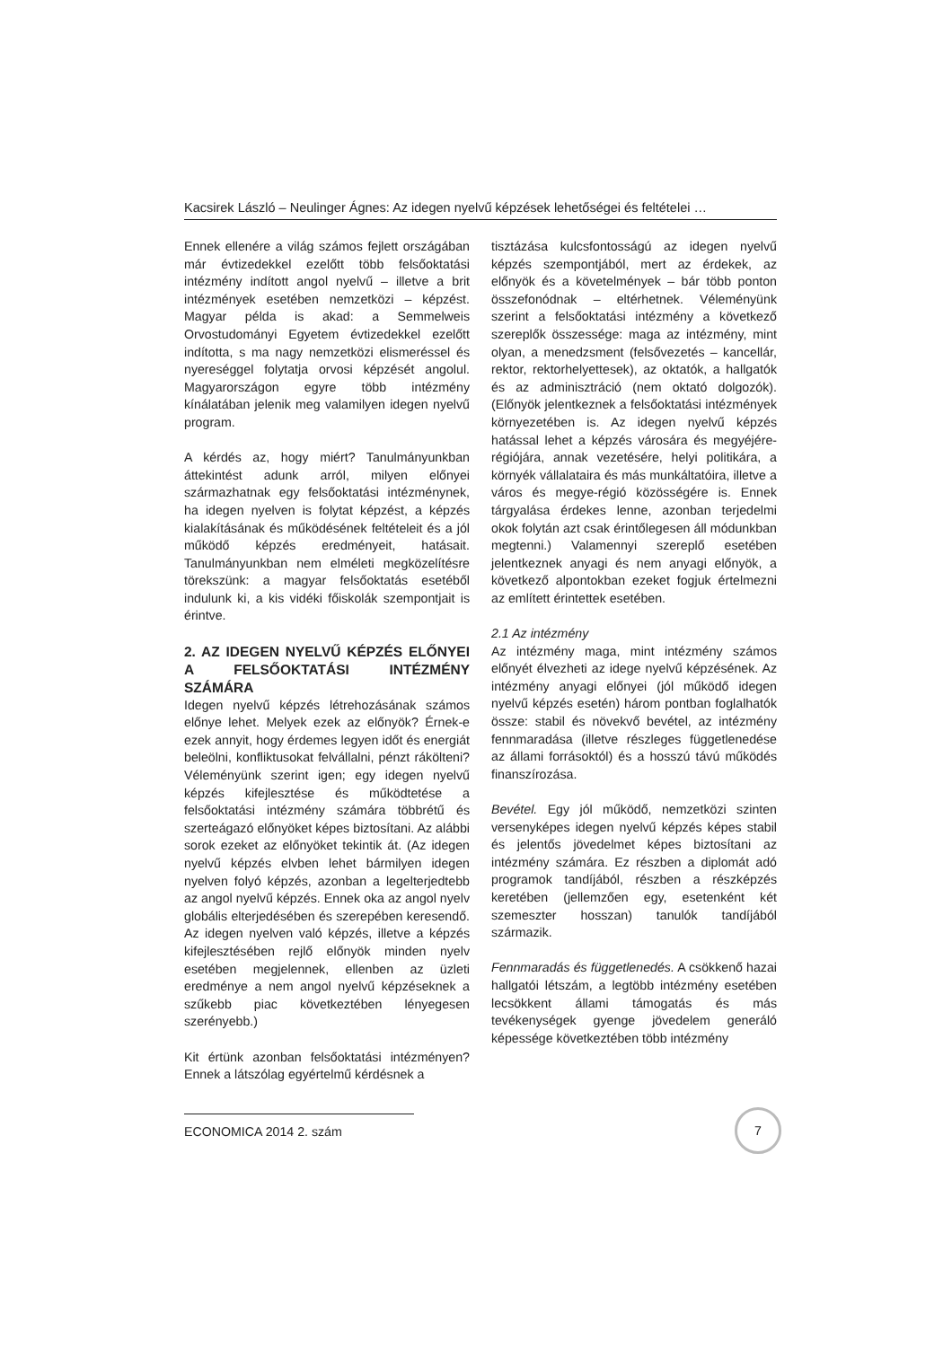Kacsirek László – Neulinger Ágnes: Az idegen nyelvű képzések lehetőségei és feltételei …
Ennek ellenére a világ számos fejlett országában már évtizedekkel ezelőtt több felsőoktatási intézmény indított angol nyelvű – illetve a brit intézmények esetében nemzetközi – képzést. Magyar példa is akad: a Semmelweis Orvostudományi Egyetem évtizedekkel ezelőtt indította, s ma nagy nemzetközi elismeréssel és nyereséggel folytatja orvosi képzését angolul. Magyarországon egyre több intézmény kínálatában jelenik meg valamilyen idegen nyelvű program.
A kérdés az, hogy miért? Tanulmányunkban áttekintést adunk arról, milyen előnyei származhatnak egy felsőoktatási intézménynek, ha idegen nyelven is folytat képzést, a képzés kialakításának és működésének feltételeit és a jól működő képzés eredményeit, hatásait. Tanulmányunkban nem elméleti megközelítésre törekszünk: a magyar felsőoktatás esetéből indulunk ki, a kis vidéki főiskolák szempontjait is érintve.
2. AZ IDEGEN NYELVŰ KÉPZÉS ELŐNYEI A FELSŐOKTATÁSI INTÉZMÉNY SZÁMÁRA
Idegen nyelvű képzés létrehozásának számos előnye lehet. Melyek ezek az előnyök? Érnek-e ezek annyit, hogy érdemes legyen időt és energiát beleölni, konfliktusokat felvállalni, pénzt rákölteni? Véleményünk szerint igen; egy idegen nyelvű képzés kifejlesztése és működtetése a felsőoktatási intézmény számára többrétű és szerteágazó előnyöket képes biztosítani. Az alábbi sorok ezeket az előnyöket tekintik át. (Az idegen nyelvű képzés elvben lehet bármilyen idegen nyelven folyó képzés, azonban a legelterjedtebb az angol nyelvű képzés. Ennek oka az angol nyelv globális elterjedésében és szerepében keresendő. Az idegen nyelven való képzés, illetve a képzés kifejlesztésében rejlő előnyök minden nyelv esetében megjelennek, ellenben az üzleti eredménye a nem angol nyelvű képzéseknek a szűkebb piac következtében lényegesen szerényebb.)
Kit értünk azonban felsőoktatási intézményen? Ennek a látszólag egyértelmű kérdésnek a
tisztázása kulcsfontosságú az idegen nyelvű képzés szempontjából, mert az érdekek, az előnyök és a követelmények – bár több ponton összefonódnak – eltérhetnek. Véleményünk szerint a felsőoktatási intézmény a következő szereplők összessége: maga az intézmény, mint olyan, a menedzsment (felsővezetés – kancellár, rektor, rektorhelyettesek), az oktatók, a hallgatók és az adminisztráció (nem oktató dolgozók). (Előnyök jelentkeznek a felsőoktatási intézmények környezetében is. Az idegen nyelvű képzés hatással lehet a képzés városára és megyéjére-régiójára, annak vezetésére, helyi politikára, a környék vállalataira és más munkáltatóira, illetve a város és megye-régió közösségére is. Ennek tárgyalása érdekes lenne, azonban terjedelmi okok folytán azt csak érintőlegesen áll módunkban megtenni.) Valamennyi szereplő esetében jelentkeznek anyagi és nem anyagi előnyök, a következő alpontokban ezeket fogjuk értelmezni az említett érintettek esetében.
2.1 Az intézmény
Az intézmény maga, mint intézmény számos előnyét élvezheti az idege nyelvű képzésének. Az intézmény anyagi előnyei (jól működő idegen nyelvű képzés esetén) három pontban foglalhatók össze: stabil és növekvő bevétel, az intézmény fennmaradása (illetve részleges függetlenedése az állami forrásoktól) és a hosszú távú működés finanszírozása.
Bevétel. Egy jól működő, nemzetközi szinten versenyképes idegen nyelvű képzés képes stabil és jelentős jövedelmet képes biztosítani az intézmény számára. Ez részben a diplomát adó programok tandíjából, részben a részképzés keretében (jellemzően egy, esetenként két szemeszter hosszan) tanulók tandíjából származik.
Fennmaradás és függetlenedés. A csökkenő hazai hallgatói létszám, a legtöbb intézmény esetében lecsökkent állami támogatás és más tevékenységek gyenge jövedelem generáló képessége következtében több intézmény
ECONOMICA 2014 2. szám 7